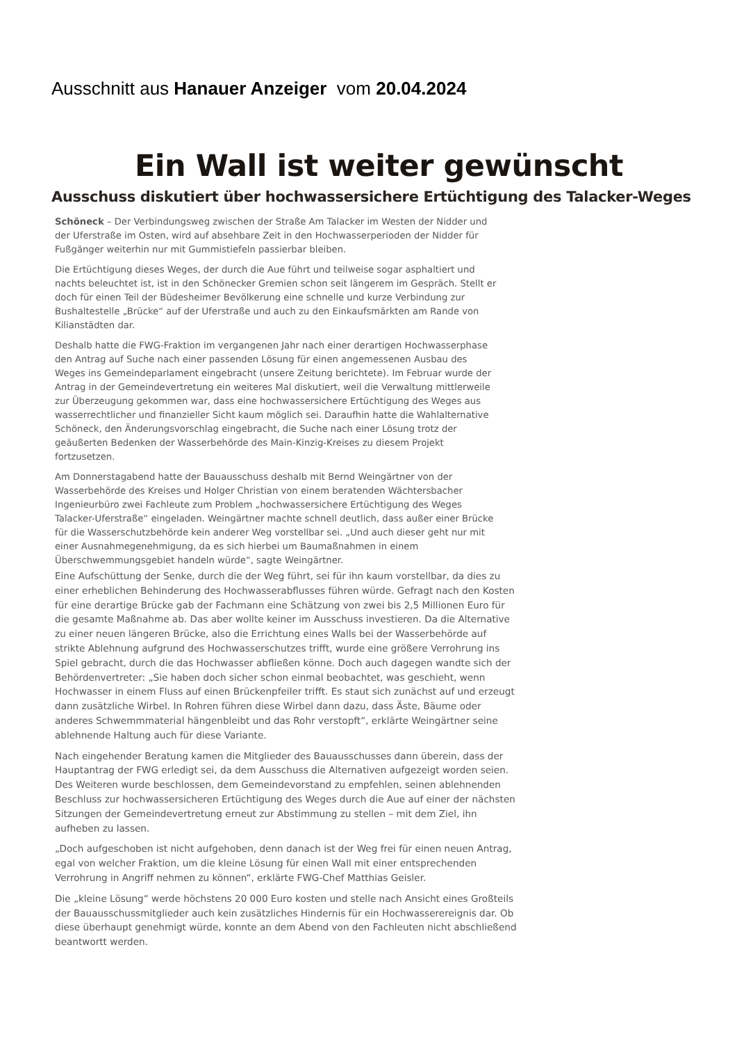Ausschnitt aus Hanauer Anzeiger vom 20.04.2024
Ein Wall ist weiter gewünscht
Ausschuss diskutiert über hochwassersichere Ertüchtigung des Talacker-Weges
Schöneck – Der Verbindungsweg zwischen der Straße Am Talacker im Westen der Nidder und der Uferstraße im Osten, wird auf absehbare Zeit in den Hochwasserperioden der Nidder für Fußgänger weiterhin nur mit Gummistiefeln passierbar bleiben.
Die Ertüchtigung dieses Weges, der durch die Aue führt und teilweise sogar asphaltiert und nachts beleuchtet ist, ist in den Schönecker Gremien schon seit längerem im Gespräch. Stellt er doch für einen Teil der Büdesheimer Bevölkerung eine schnelle und kurze Verbindung zur Bushaltestelle „Brücke“ auf der Uferstraße und auch zu den Einkaufsmärkten am Rande von Kilianstädten dar.
Deshalb hatte die FWG-Fraktion im vergangenen Jahr nach einer derartigen Hochwasserphase den Antrag auf Suche nach einer passenden Lösung für einen angemessenen Ausbau des Weges ins Gemeindeparlament eingebracht (unsere Zeitung berichtete). Im Februar wurde der Antrag in der Gemeindevertretung ein weiteres Mal diskutiert, weil die Verwaltung mittlerweile zur Überzeugung gekommen war, dass eine hochwassersichere Ertüchtigung des Weges aus wasserrechtlicher und finanzieller Sicht kaum möglich sei. Daraufhin hatte die Wahlalternative Schöneck, den Änderungsvorschlag eingebracht, die Suche nach einer Lösung trotz der geäußerten Bedenken der Wasserbehörde des Main-Kinzig-Kreises zu diesem Projekt fortzusetzen.
Am Donnerstagabend hatte der Bauausschuss deshalb mit Bernd Weingärtner von der Wasserbehörde des Kreises und Holger Christian von einem beratenden Wächtersbacher Ingenieurbüro zwei Fachleute zum Problem „hochwassersichere Ertüchtigung des Weges Talacker-Uferstraße“ eingeladen. Weingärtner machte schnell deutlich, dass außer einer Brücke für die Wasserschutzbehörde kein anderer Weg vorstellbar sei. „Und auch dieser geht nur mit einer Ausnahmegenehmigung, da es sich hierbei um Baumaßnahmen in einem Überschwemmungsgebiet handeln würde“, sagte Weingärtner.
Eine Aufschüttung der Senke, durch die der Weg führt, sei für ihn kaum vorstellbar, da dies zu einer erheblichen Behinderung des Hochwasserabflusses führen würde. Gefragt nach den Kosten für eine derartige Brücke gab der Fachmann eine Schätzung von zwei bis 2,5 Millionen Euro für die gesamte Maßnahme ab. Das aber wollte keiner im Ausschuss investieren. Da die Alternative zu einer neuen längeren Brücke, also die Errichtung eines Walls bei der Wasserbehörde auf strikte Ablehnung aufgrund des Hochwasserschutzes trifft, wurde eine größere Verrohrung ins Spiel gebracht, durch die das Hochwasser abfließen könne. Doch auch dagegen wandte sich der Behördenvertreter: „Sie haben doch sicher schon einmal beobachtet, was geschieht, wenn Hochwasser in einem Fluss auf einen Brückenpfeiler trifft. Es staut sich zunächst auf und erzeugt dann zusätzliche Wirbel. In Rohren führen diese Wirbel dann dazu, dass Äste, Bäume oder anderes Schwemmmaterial hängenbleibt und das Rohr verstopft“, erklärte Weingärtner seine ablehnende Haltung auch für diese Variante.
Nach eingehender Beratung kamen die Mitglieder des Bauausschusses dann überein, dass der Hauptantrag der FWG erledigt sei, da dem Ausschuss die Alternativen aufgezeigt worden seien. Des Weiteren wurde beschlossen, dem Gemeindevorstand zu empfehlen, seinen ablehnenden Beschluss zur hochwassersicheren Ertüchtigung des Weges durch die Aue auf einer der nächsten Sitzungen der Gemeindevertretung erneut zur Abstimmung zu stellen – mit dem Ziel, ihn aufheben zu lassen.
„Doch aufgeschoben ist nicht aufgehoben, denn danach ist der Weg frei für einen neuen Antrag, egal von welcher Fraktion, um die kleine Lösung für einen Wall mit einer entsprechenden Verrohrung in Angriff nehmen zu können“, erklärte FWG-Chef Matthias Geisler.
Die „kleine Lösung“ werde höchstens 20 000 Euro kosten und stelle nach Ansicht eines Großteils der Bauausschussmitglieder auch kein zusätzliches Hindernis für ein Hochwasserereignis dar. Ob diese überhaupt genehmigt würde, konnte an dem Abend von den Fachleuten nicht abschließend beantwortt werden.